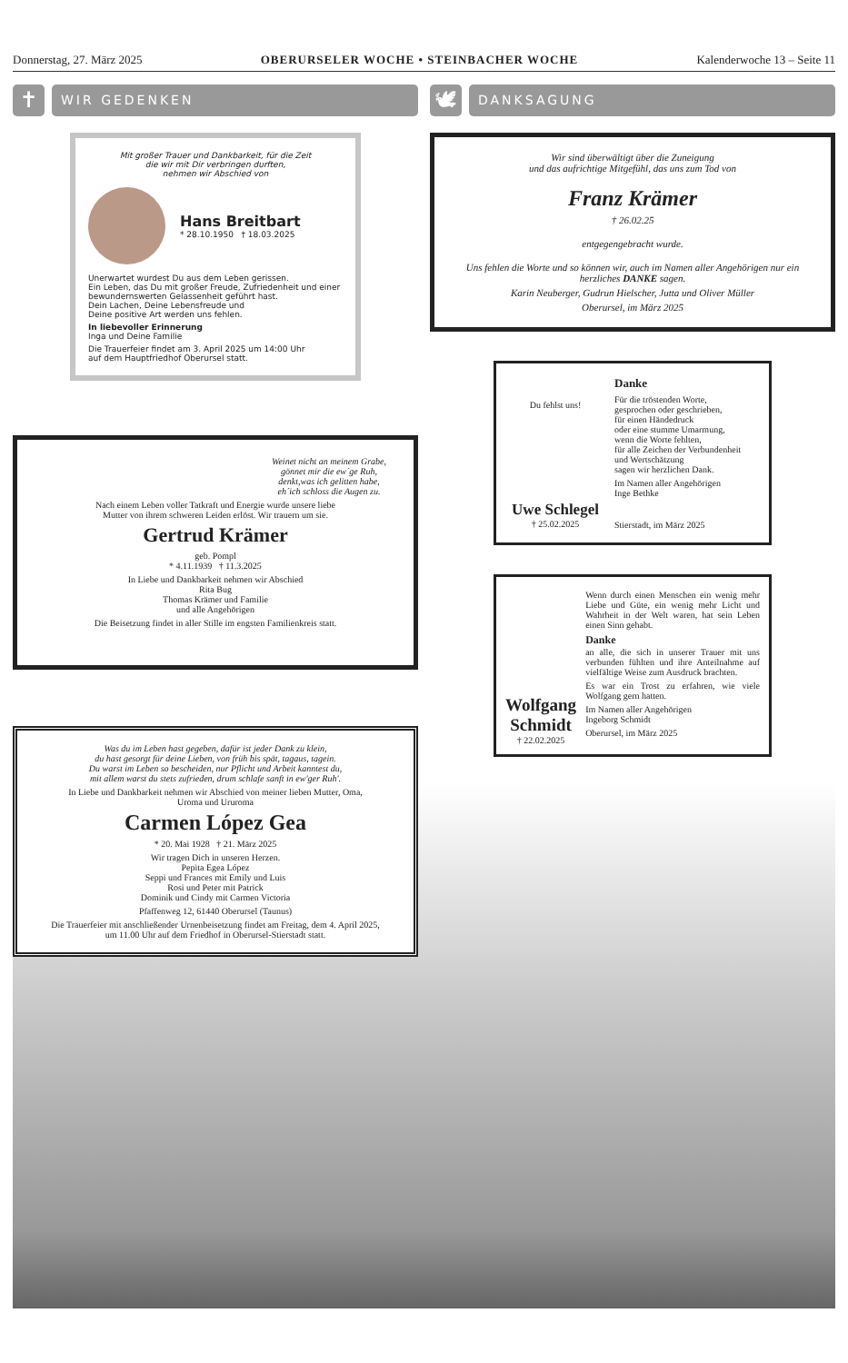Donnerstag, 27. März 2025 OBERURSELER WOCHE • STEINBACHER WOCHE Kalenderwoche 13 – Seite 11
✝
WIR GEDENKEN
Mit großer Trauer und Dankbarkeit, für die Zeit
die wir mit Dir verbringen durften,
nehmen wir Abschied von
Hans Breitbart
* 28.10.1950 † 18.03.2025
Unerwartet wurdest Du aus dem Leben gerissen.
Ein Leben, das Du mit großer Freude, Zufriedenheit und einer bewundernswerten Gelassenheit geführt hast.
Dein Lachen, Deine Lebensfreude und
Deine positive Art werden uns fehlen.
In liebevoller Erinnerung
Inga und Deine Familie
Die Trauerfeier findet am 3. April 2025 um 14:00 Uhr
auf dem Hauptfriedhof Oberursel statt.
Weinet nicht an meinem Grabe,
gönnet mir die ew´ge Ruh,
denkt,was ich gelitten habe,
eh´ich schloss die Augen zu.
Nach einem Leben voller Tatkraft und Energie wurde unsere liebe
Mutter von ihrem schweren Leiden erlöst. Wir trauern um sie.
Gertrud Krämer
geb. Pompl
* 4.11.1939 † 11.3.2025
In Liebe und Dankbarkeit nehmen wir Abschied
Rita Bug
Thomas Krämer und Familie
und alle Angehörigen
Die Beisetzung findet in aller Stille im engsten Familienkreis statt.
Was du im Leben hast gegeben, dafür ist jeder Dank zu klein,
du hast gesorgt für deine Lieben, von früh bis spät, tagaus, tagein.
Du warst im Leben so bescheiden, nur Pflicht und Arbeit kanntest du,
mit allem warst du stets zufrieden, drum schlafe sanft in ew'ger Ruh'.
In Liebe und Dankbarkeit nehmen wir Abschied von meiner lieben Mutter, Oma,
Uroma und Ururoma
Carmen López Gea
* 20. Mai 1928 † 21. März 2025
Wir tragen Dich in unseren Herzen.
Pepita Egea López
Seppi und Frances mit Emily und Luis
Rosi und Peter mit Patrick
Dominik und Cindy mit Carmen Victoria
Pfaffenweg 12, 61440 Oberursel (Taunus)
Die Trauerfeier mit anschließender Urnenbeisetzung findet am Freitag, dem 4. April 2025,
um 11.00 Uhr auf dem Friedhof in Oberursel-Stierstadt statt.
🕊
DANKSAGUNG
Wir sind überwältigt über die Zuneigung
und das aufrichtige Mitgefühl, das uns zum Tod von
Franz Krämer
† 26.02.25
entgegengebracht wurde.
Uns fehlen die Worte und so können wir, auch im Namen aller Angehörigen nur ein herzliches DANKE sagen.
Karin Neuberger, Gudrun Hielscher, Jutta und Oliver Müller
Oberursel, im März 2025
Du fehlst uns!
Uwe Schlegel
† 25.02.2025
Danke
Für die tröstenden Worte,
gesprochen oder geschrieben,
für einen Händedruck
oder eine stumme Umarmung,
wenn die Worte fehlten,
für alle Zeichen der Verbundenheit
und Wertschätzung
sagen wir herzlichen Dank.
Im Namen aller Angehörigen
Inge Bethke
Stierstadt, im März 2025
Wolfgang Schmidt
† 22.02.2025
Wenn durch einen Menschen ein wenig mehr Liebe und Güte, ein wenig mehr Licht und Wahrheit in der Welt waren, hat sein Leben einen Sinn gehabt.
Danke
an alle, die sich in unserer Trauer mit uns verbunden fühlten und ihre Anteilnahme auf vielfältige Weise zum Ausdruck brachten.
Es war ein Trost zu erfahren, wie viele Wolfgang gern hatten.
Im Namen aller Angehörigen
Ingeborg Schmidt
Oberursel, im März 2025